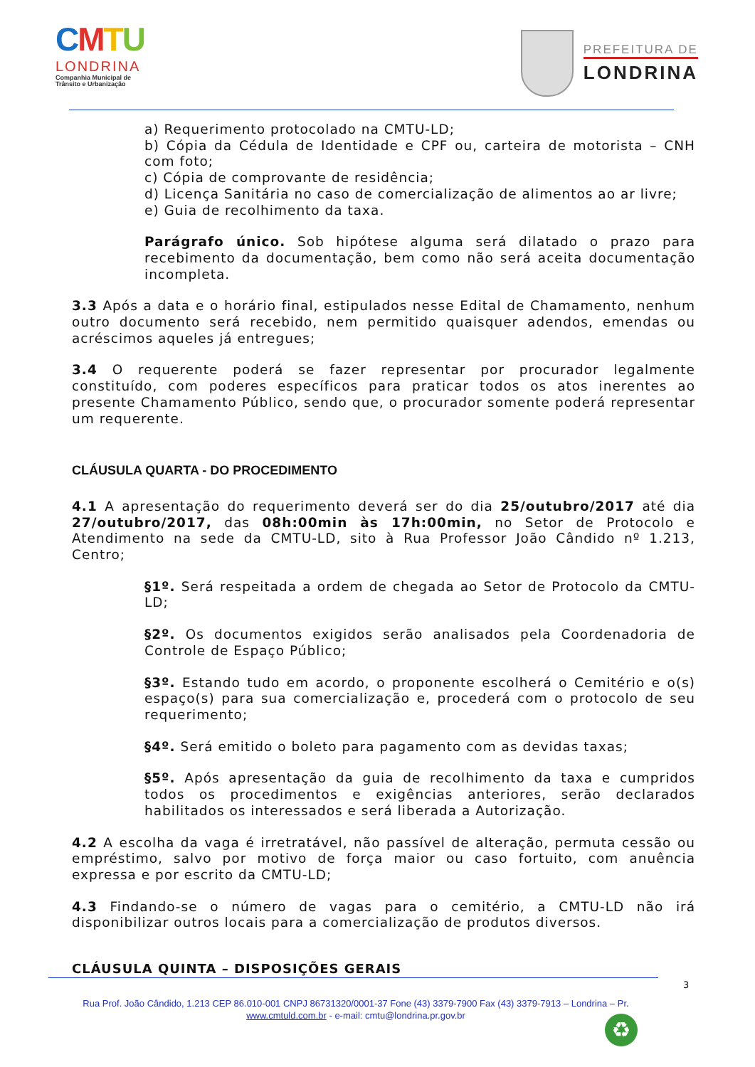CMTU
LONDRINA
Companhia Municipal de
Trânsito e Urbanização
PREFEITURA DE
LONDRINA
a) Requerimento protocolado na CMTU-LD;
b) Cópia da Cédula de Identidade e CPF ou, carteira de motorista – CNH com foto;
c) Cópia de comprovante de residência;
d) Licença Sanitária no caso de comercialização de alimentos ao ar livre;
e) Guia de recolhimento da taxa.
Parágrafo único. Sob hipótese alguma será dilatado o prazo para recebimento da documentação, bem como não será aceita documentação incompleta.
3.3 Após a data e o horário final, estipulados nesse Edital de Chamamento, nenhum outro documento será recebido, nem permitido quaisquer adendos, emendas ou acréscimos aqueles já entregues;
3.4 O requerente poderá se fazer representar por procurador legalmente constituído, com poderes específicos para praticar todos os atos inerentes ao presente Chamamento Público, sendo que, o procurador somente poderá representar um requerente.
CLÁUSULA QUARTA - DO PROCEDIMENTO
4.1 A apresentação do requerimento deverá ser do dia 25/outubro/2017 até dia 27/outubro/2017, das 08h:00min às 17h:00min, no Setor de Protocolo e Atendimento na sede da CMTU-LD, sito à Rua Professor João Cândido nº 1.213, Centro;
§1º. Será respeitada a ordem de chegada ao Setor de Protocolo da CMTU-LD;
§2º. Os documentos exigidos serão analisados pela Coordenadoria de Controle de Espaço Público;
§3º. Estando tudo em acordo, o proponente escolherá o Cemitério e o(s) espaço(s) para sua comercialização e, procederá com o protocolo de seu requerimento;
§4º. Será emitido o boleto para pagamento com as devidas taxas;
§5º. Após apresentação da guia de recolhimento da taxa e cumpridos todos os procedimentos e exigências anteriores, serão declarados habilitados os interessados e será liberada a Autorização.
4.2 A escolha da vaga é irretratável, não passível de alteração, permuta cessão ou empréstimo, salvo por motivo de força maior ou caso fortuito, com anuência expressa e por escrito da CMTU-LD;
4.3 Findando-se o número de vagas para o cemitério, a CMTU-LD não irá disponibilizar outros locais para a comercialização de produtos diversos.
CLÁUSULA QUINTA – DISPOSIÇÕES GERAIS
3
Rua Prof. João Cândido, 1.213 CEP 86.010-001 CNPJ 86731320/0001-37 Fone (43) 3379-7900 Fax (43) 3379-7913 – Londrina – Pr.
www.cmtuld.com.br - e-mail: cmtu@londrina.pr.gov.br
♻